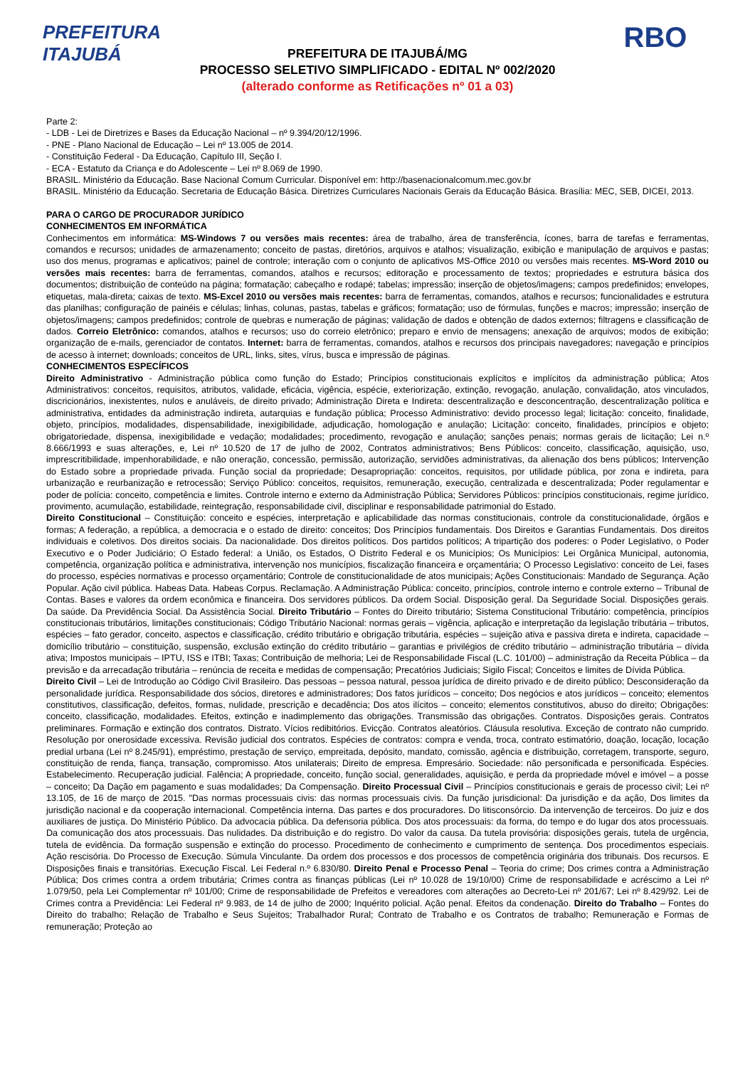PREFEITURA
ITAJUBÁ
PREFEITURA DE ITAJUBÁ/MG
PROCESSO SELETIVO SIMPLIFICADO - EDITAL Nº 002/2020
(alterado conforme as Retificações nº 01 a 03)
RBO
Parte 2:
- LDB - Lei de Diretrizes e Bases da Educação Nacional – nº 9.394/20/12/1996.
- PNE - Plano Nacional de Educação – Lei nº 13.005 de 2014.
- Constituição Federal - Da Educação, Capítulo III, Seção I.
- ECA - Estatuto da Criança e do Adolescente – Lei nº 8.069 de 1990.
BRASIL. Ministério da Educação. Base Nacional Comum Curricular. Disponível em: http://basenacionalcomum.mec.gov.br
BRASIL. Ministério da Educação. Secretaria de Educação Básica. Diretrizes Curriculares Nacionais Gerais da Educação Básica. Brasília: MEC, SEB, DICEI, 2013.
PARA O CARGO DE PROCURADOR JURÍDICO
CONHECIMENTOS EM INFORMÁTICA
Conhecimentos em informática: MS-Windows 7 ou versões mais recentes: área de trabalho, área de transferência, ícones, barra de tarefas e ferramentas, comandos e recursos; unidades de armazenamento; conceito de pastas, diretórios, arquivos e atalhos; visualização, exibição e manipulação de arquivos e pastas; uso dos menus, programas e aplicativos; painel de controle; interação com o conjunto de aplicativos MS-Office 2010 ou versões mais recentes. MS-Word 2010 ou versões mais recentes: barra de ferramentas, comandos, atalhos e recursos; editoração e processamento de textos; propriedades e estrutura básica dos documentos; distribuição de conteúdo na página; formatação; cabeçalho e rodapé; tabelas; impressão; inserção de objetos/imagens; campos predefinidos; envelopes, etiquetas, mala-direta; caixas de texto. MS-Excel 2010 ou versões mais recentes: barra de ferramentas, comandos, atalhos e recursos; funcionalidades e estrutura das planilhas; configuração de painéis e células; linhas, colunas, pastas, tabelas e gráficos; formatação; uso de fórmulas, funções e macros; impressão; inserção de objetos/imagens; campos predefinidos; controle de quebras e numeração de páginas; validação de dados e obtenção de dados externos; filtragens e classificação de dados. Correio Eletrônico: comandos, atalhos e recursos; uso do correio eletrônico; preparo e envio de mensagens; anexação de arquivos; modos de exibição; organização de e-mails, gerenciador de contatos. Internet: barra de ferramentas, comandos, atalhos e recursos dos principais navegadores; navegação e princípios de acesso à internet; downloads; conceitos de URL, links, sites, vírus, busca e impressão de páginas.
CONHECIMENTOS ESPECÍFICOS
Direito Administrativo - Administração pública como função do Estado; Princípios constitucionais explícitos e implícitos da administração pública; Atos Administrativos: conceitos, requisitos, atributos, validade, eficácia, vigência, espécie, exteriorização, extinção, revogação, anulação, convalidação, atos vinculados, discricionários, inexistentes, nulos e anuláveis, de direito privado; Administração Direta e Indireta: descentralização e desconcentração, descentralização política e administrativa, entidades da administração indireta, autarquias e fundação pública; Processo Administrativo: devido processo legal; licitação: conceito, finalidade, objeto, princípios, modalidades, dispensabilidade, inexigibilidade, adjudicação, homologação e anulação; Licitação: conceito, finalidades, princípios e objeto; obrigatoriedade, dispensa, inexigibilidade e vedação; modalidades; procedimento, revogação e anulação; sanções penais; normas gerais de licitação; Lei n.º 8.666/1993 e suas alterações, e, Lei nº 10.520 de 17 de julho de 2002, Contratos administrativos; Bens Públicos: conceito, classificação, aquisição, uso, imprescritibilidade, impenhorabilidade, e não oneração, concessão, permissão, autorização, servidões administrativas, da alienação dos bens públicos; Intervenção do Estado sobre a propriedade privada. Função social da propriedade; Desapropriação: conceitos, requisitos, por utilidade pública, por zona e indireta, para urbanização e reurbanização e retrocessão; Serviço Público: conceitos, requisitos, remuneração, execução, centralizada e descentralizada; Poder regulamentar e poder de polícia: conceito, competência e limites. Controle interno e externo da Administração Pública; Servidores Públicos: princípios constitucionais, regime jurídico, provimento, acumulação, estabilidade, reintegração, responsabilidade civil, disciplinar e responsabilidade patrimonial do Estado.
Direito Constitucional – Constituição: conceito e espécies, interpretação e aplicabilidade das normas constitucionais, controle da constitucionalidade, órgãos e formas; A federação, a república, a democracia e o estado de direito: conceitos; Dos Princípios fundamentais. Dos Direitos e Garantias Fundamentais. Dos direitos individuais e coletivos. Dos direitos sociais. Da nacionalidade. Dos direitos políticos. Dos partidos políticos; A tripartição dos poderes: o Poder Legislativo, o Poder Executivo e o Poder Judiciário; O Estado federal: a União, os Estados, O Distrito Federal e os Municípios; Os Municípios: Lei Orgânica Municipal, autonomia, competência, organização política e administrativa, intervenção nos municípios, fiscalização financeira e orçamentária; O Processo Legislativo: conceito de Lei, fases do processo, espécies normativas e processo orçamentário; Controle de constitucionalidade de atos municipais; Ações Constitucionais: Mandado de Segurança. Ação Popular. Ação civil pública. Habeas Data. Habeas Corpus. Reclamação. A Administração Pública: conceito, princípios, controle interno e controle externo – Tribunal de Contas. Bases e valores da ordem econômica e financeira. Dos servidores públicos. Da ordem Social. Disposição geral. Da Seguridade Social. Disposições gerais. Da saúde. Da Previdência Social. Da Assistência Social. Direito Tributário – Fontes do Direito tributário; Sistema Constitucional Tributário: competência, princípios constitucionais tributários, limitações constitucionais; Código Tributário Nacional: normas gerais – vigência, aplicação e interpretação da legislação tributária – tributos, espécies – fato gerador, conceito, aspectos e classificação, crédito tributário e obrigação tributária, espécies – sujeição ativa e passiva direta e indireta, capacidade – domicílio tributário – constituição, suspensão, exclusão extinção do crédito tributário – garantias e privilégios de crédito tributário – administração tributária – dívida ativa; Impostos municipais – IPTU, ISS e ITBI; Taxas; Contribuição de melhoria; Lei de Responsabilidade Fiscal (L.C. 101/00) – administração da Receita Pública – da previsão e da arrecadação tributária – renúncia de receita e medidas de compensação; Precatórios Judiciais; Sigilo Fiscal; Conceitos e limites de Dívida Pública.
Direito Civil – Lei de Introdução ao Código Civil Brasileiro. Das pessoas – pessoa natural, pessoa jurídica de direito privado e de direito público; Desconsideração da personalidade jurídica. Responsabilidade dos sócios, diretores e administradores; Dos fatos jurídicos – conceito; Dos negócios e atos jurídicos – conceito; elementos constitutivos, classificação, defeitos, formas, nulidade, prescrição e decadência; Dos atos ilícitos – conceito; elementos constitutivos, abuso do direito; Obrigações: conceito, classificação, modalidades. Efeitos, extinção e inadimplemento das obrigações. Transmissão das obrigações. Contratos. Disposições gerais. Contratos preliminares. Formação e extinção dos contratos. Distrato. Vícios redibitórios. Evicção. Contratos aleatórios. Cláusula resolutiva. Exceção de contrato não cumprido. Resolução por onerosidade excessiva. Revisão judicial dos contratos. Espécies de contratos: compra e venda, troca, contrato estimatório, doação, locação, locação predial urbana (Lei nº 8.245/91), empréstimo, prestação de serviço, empreitada, depósito, mandato, comissão, agência e distribuição, corretagem, transporte, seguro, constituição de renda, fiança, transação, compromisso. Atos unilaterais; Direito de empresa. Empresário. Sociedade: não personificada e personificada. Espécies. Estabelecimento. Recuperação judicial. Falência; A propriedade, conceito, função social, generalidades, aquisição, e perda da propriedade móvel e imóvel – a posse – conceito; Da Dação em pagamento e suas modalidades; Da Compensação. Direito Processual Civil – Princípios constitucionais e gerais de processo civil; Lei nº 13.105, de 16 de março de 2015. "Das normas processuais civis: das normas processuais civis. Da função jurisdicional: Da jurisdição e da ação, Dos limites da jurisdição nacional e da cooperação internacional. Competência interna. Das partes e dos procuradores. Do litisconsórcio. Da intervenção de terceiros. Do juiz e dos auxiliares de justiça. Do Ministério Público. Da advocacia pública. Da defensoria pública. Dos atos processuais: da forma, do tempo e do lugar dos atos processuais. Da comunicação dos atos processuais. Das nulidades. Da distribuição e do registro. Do valor da causa. Da tutela provisória: disposições gerais, tutela de urgência, tutela de evidência. Da formação suspensão e extinção do processo. Procedimento de conhecimento e cumprimento de sentença. Dos procedimentos especiais. Ação rescisória. Do Processo de Execução. Súmula Vinculante. Da ordem dos processos e dos processos de competência originária dos tribunais. Dos recursos. E Disposições finais e transitórias. Execução Fiscal. Lei Federal n.º 6.830/80. Direito Penal e Processo Penal – Teoria do crime; Dos crimes contra a Administração Pública; Dos crimes contra a ordem tributária; Crimes contra as finanças públicas (Lei nº 10.028 de 19/10/00) Crime de responsabilidade e acréscimo a Lei nº 1.079/50, pela Lei Complementar nº 101/00; Crime de responsabilidade de Prefeitos e vereadores com alterações ao Decreto-Lei nº 201/67; Lei nº 8.429/92. Lei de Crimes contra a Previdência: Lei Federal nº 9.983, de 14 de julho de 2000; Inquérito policial. Ação penal. Efeitos da condenação. Direito do Trabalho – Fontes do Direito do trabalho; Relação de Trabalho e Seus Sujeitos; Trabalhador Rural; Contrato de Trabalho e os Contratos de trabalho; Remuneração e Formas de remuneração; Proteção ao